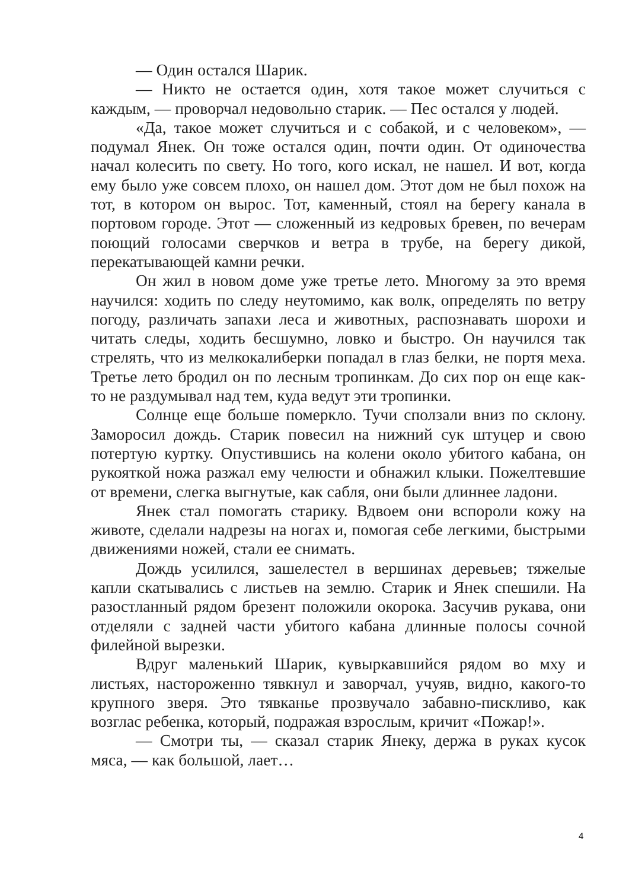— Один остался Шарик.
— Никто не остается один, хотя такое может случиться с каждым, — проворчал недовольно старик. — Пес остался у людей.
«Да, такое может случиться и с собакой, и с человеком», — подумал Янек. Он тоже остался один, почти один. От одиночества начал колесить по свету. Но того, кого искал, не нашел. И вот, когда ему было уже совсем плохо, он нашел дом. Этот дом не был похож на тот, в котором он вырос. Тот, каменный, стоял на берегу канала в портовом городе. Этот — сложенный из кедровых бревен, по вечерам поющий голосами сверчков и ветра в трубе, на берегу дикой, перекатывающей камни речки.
Он жил в новом доме уже третье лето. Многому за это время научился: ходить по следу неутомимо, как волк, определять по ветру погоду, различать запахи леса и животных, распознавать шорохи и читать следы, ходить бесшумно, ловко и быстро. Он научился так стрелять, что из мелкокалиберки попадал в глаз белки, не портя меха. Третье лето бродил он по лесным тропинкам. До сих пор он еще как-то не раздумывал над тем, куда ведут эти тропинки.
Солнце еще больше померкло. Тучи сползали вниз по склону. Заморосил дождь. Старик повесил на нижний сук штуцер и свою потертую куртку. Опустившись на колени около убитого кабана, он рукояткой ножа разжал ему челюсти и обнажил клыки. Пожелтевшие от времени, слегка выгнутые, как сабля, они были длиннее ладони.
Янек стал помогать старику. Вдвоем они вспороли кожу на животе, сделали надрезы на ногах и, помогая себе легкими, быстрыми движениями ножей, стали ее снимать.
Дождь усилился, зашелестел в вершинах деревьев; тяжелые капли скатывались с листьев на землю. Старик и Янек спешили. На разостланный рядом брезент положили окорока. Засучив рукава, они отделяли с задней части убитого кабана длинные полосы сочной филейной вырезки.
Вдруг маленький Шарик, кувыркавшийся рядом во мху и листьях, настороженно тявкнул и заворчал, учуяв, видно, какого-то крупного зверя. Это тявканье прозвучало забавно-пискливо, как возглас ребенка, который, подражая взрослым, кричит «Пожар!».
— Смотри ты, — сказал старик Янеку, держа в руках кусок мяса, — как большой, лает…
4